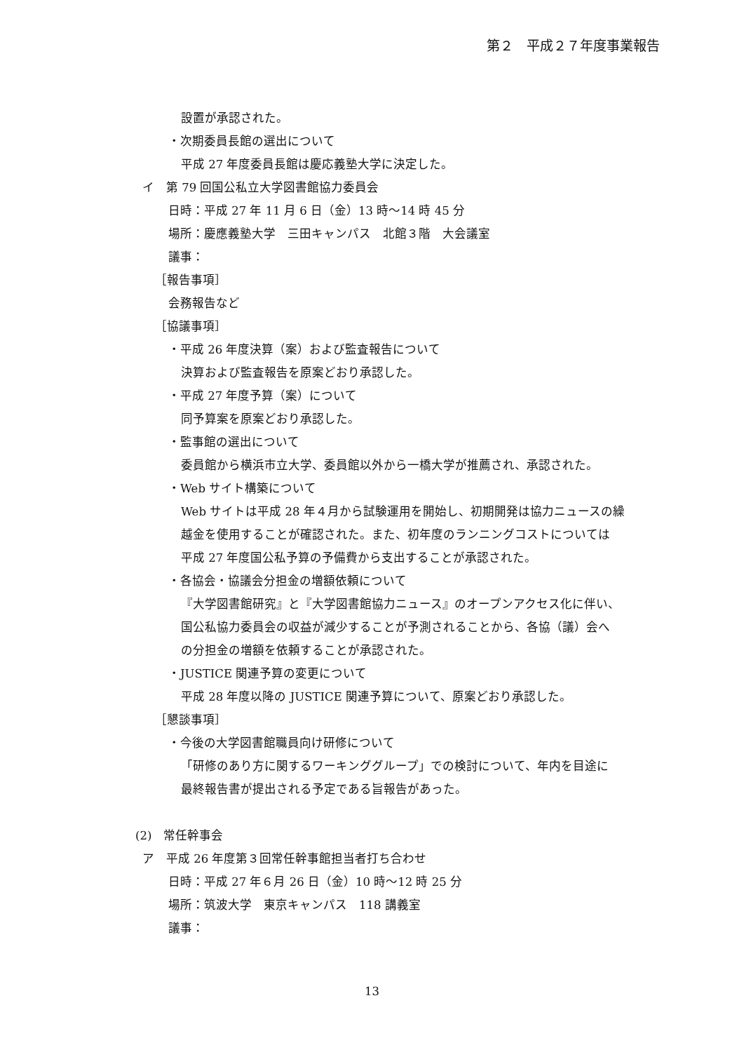第２　平成２７年度事業報告
設置が承認された。
・次期委員長館の選出について
平成 27 年度委員長館は慶応義塾大学に決定した。
イ　第 79 回国公私立大学図書館協力委員会
日時：平成 27 年 11 月 6 日（金）13 時～14 時 45 分
場所：慶應義塾大学　三田キャンパス　北館３階　大会議室
議事：
［報告事項］
会務報告など
［協議事項］
・平成 26 年度決算（案）および監査報告について
決算および監査報告を原案どおり承認した。
・平成 27 年度予算（案）について
同予算案を原案どおり承認した。
・監事館の選出について
委員館から横浜市立大学、委員館以外から一橋大学が推薦され、承認された。
・Web サイト構築について
Web サイトは平成 28 年４月から試験運用を開始し、初期開発は協力ニュースの繰
越金を使用することが確認された。また、初年度のランニングコストについては
平成 27 年度国公私予算の予備費から支出することが承認された。
・各協会・協議会分担金の増額依頼について
『大学図書館研究』と『大学図書館協力ニュース』のオープンアクセス化に伴い、
国公私協力委員会の収益が減少することが予測されることから、各協（議）会へ
の分担金の増額を依頼することが承認された。
・JUSTICE 関連予算の変更について
平成 28 年度以降の JUSTICE 関連予算について、原案どおり承認した。
［懇談事項］
・今後の大学図書館職員向け研修について
「研修のあり方に関するワーキンググループ」での検討について、年内を目途に
最終報告書が提出される予定である旨報告があった。
(2)　常任幹事会
ア　平成 26 年度第３回常任幹事館担当者打ち合わせ
日時：平成 27 年６月 26 日（金）10 時～12 時 25 分
場所：筑波大学　東京キャンパス　118 講義室
議事：
13